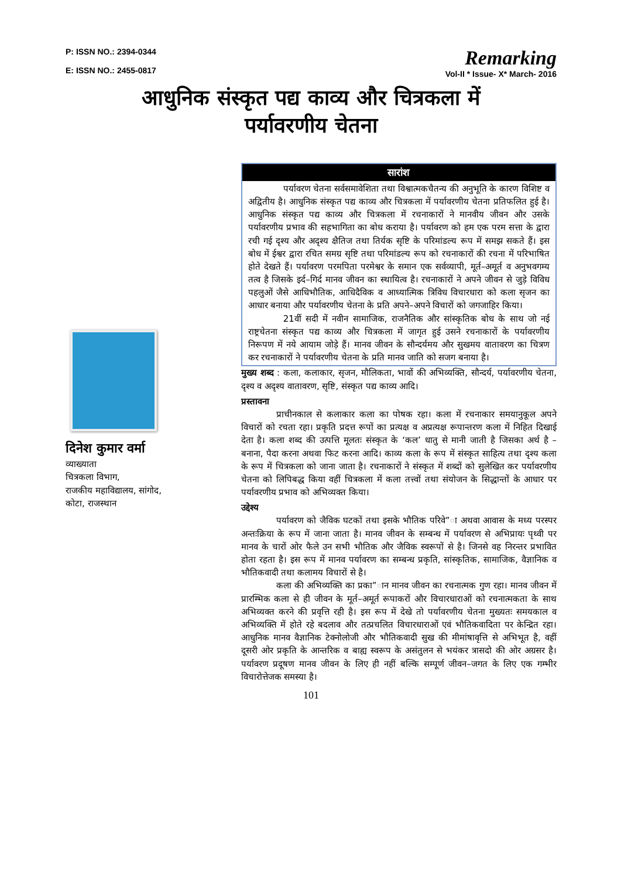P: ISSN NO.: 2394-0344
E: ISSN NO.: 2455-0817
Remarking
Vol-II * Issue- X* March- 2016
आधुनिक संस्कृत पद्य काव्य और चित्रकला में
पर्यावरणीय चेतना
दिनेश कुमार वर्मा
व्याख्याता
चित्रकला विभाग,
राजकीय महाविद्यालय, सांगोद,
कोटा, राजस्थान
सारांश
पर्यावरण चेतना सर्वसमावेशिता तथा विश्वात्मकचैतन्य की अनुभूति के कारण विशिष्ट व अद्वितीय है। आधुनिक संस्कृत पद्य काव्य और चित्रकला में पर्यावरणीय चेतना प्रतिफलित हुई है। आधुनिक संस्कृत पद्य काव्य और चित्रकला में रचनाकारों ने मानवीय जीवन और उसके पर्यावरणीय प्रभाव की सहभागिता का बोध कराया है। पर्यावरण को हम एक परम सत्ता के द्वारा रची गई दृश्य और अदृश्य क्षैतिज तथा तिर्यक सृष्टि के परिमांडल्य रूप में समझ सकते हैं। इस बोध में ईश्वर द्वारा रचित समग्र सृष्टि तथा परिमांडल्य रूप को रचनाकारों की रचना में परिभाषित होते देखते हैं। पर्यावरण परमपिता परमेश्वर के समान एक सर्वव्यापी, मूर्त–अमूर्त व अनुभवगम्य तत्व है जिसके इर्द–गिर्द मानव जीवन का स्थायित्व है। रचनाकारों ने अपने जीवन से जुड़े विविध पहलुओं जैसे आधिभौतिक, आधिदैविक व आध्यात्मिक त्रिविध विचारधारा को कला सृजन का आधार बनाया और पर्यावरणीय चेतना के प्रति अपने–अपने विचारों को जगजाहिर किया।
21वीं सदी में नवीन सामाजिक, राजनैतिक और सांस्कृतिक बोध के साथ जो नई राष्ट्रचेतना संस्कृत पद्य काव्य और चित्रकला में जागृत हुई उसने रचनाकारों के पर्यावरणीय निरूपण में नये आयाम जोड़े हैं। मानव जीवन के सौन्दर्यमय और सुखमय वातावरण का चित्रण कर रचनाकारों ने पर्यावरणीय चेतना के प्रति मानव जाति को सजग बनाया है।
मुख्य शब्द : कला, कलाकार, सृजन, मौलिकता, भावों की अभिव्यक्ति, सौन्दर्य, पर्यावरणीय चेतना, दृश्य व अदृश्य वातावरण, सृष्टि, संस्कृत पद्य काव्य आदि।
प्रस्तावना
प्राचीनकाल से कलाकार कला का पोषक रहा। कला में रचनाकार समयानुकूल अपने विचारों को रचता रहा। प्रकृति प्रदत्त रूपों का प्रत्यक्ष व अप्रत्यक्ष रूपान्तरण कला में निहित दिखाई देता है। कला शब्द की उत्पत्ति मूलतः संस्कृत के ‘कल’ धातु से मानी जाती है जिसका अर्थ है – बनाना, पैदा करना अथवा फिट करना आदि। काव्य कला के रूप में संस्कृत साहित्य तथा दृश्य कला के रूप में चित्रकला को जाना जाता है। रचनाकारों ने संस्कृत में शब्दों को सुलेखित कर पर्यावरणीय चेतना को लिपिबद्ध किया वहीं चित्रकला में कला तत्त्वों तथा संयोजन के सिद्धान्तों के आधार पर पर्यावरणीय प्रभाव को अभिव्यक्त किया।
उद्देश्य
पर्यावरण को जैविक घटकों तथा इसके भौतिक परिवे”ा अथवा आवास के मध्य परस्पर अन्तःक्रिया के रूप में जाना जाता है। मानव जीवन के सम्बन्ध में पर्यावरण से अभिप्रायः पृथ्वी पर मानव के चारों ओर फैले उन सभी भौतिक और जैविक स्वरूपों से है। जिनसे वह निरन्तर प्रभावित होता रहता है। इस रूप में मानव पर्यावरण का सम्बन्ध प्रकृति, सांस्कृतिक, सामाजिक, वैज्ञानिक व भौतिकवादी तथा कलामय विचारों से है।
कला की अभिव्यक्ति का प्रका”ान मानव जीवन का रचनात्मक गुण रहा। मानव जीवन में प्रारम्भिक कला से ही जीवन के मूर्त–अमूर्त रूपाकरों और विचारधाराओं को रचनात्मकता के साथ अभिव्यक्त करने की प्रवृत्ति रही है। इस रूप में देखे तो पर्यावरणीय चेतना मुख्यतः समयकाल व अभिव्यक्ति में होते रहे बदलाव और तत्प्रचलित विचारधाराओं एवं भौतिकवादिता पर केन्द्रित रहा। आधुनिक मानव वैज्ञानिक टेक्नोलोजी और भौतिकवादी सुख की मीमांषावृत्ति से अभिभूत है, वहीं दूसरी ओर प्रकृति के आन्तरिक व बाह्य स्वरूप के असंतुलन से भयंकर त्रासदो की ओर अग्रसर है। पर्यावरण प्रदूषण मानव जीवन के लिए ही नहीं बल्कि सम्पूर्ण जीवन–जगत के लिए एक गम्भीर विचारोत्तेजक समस्या है।
101